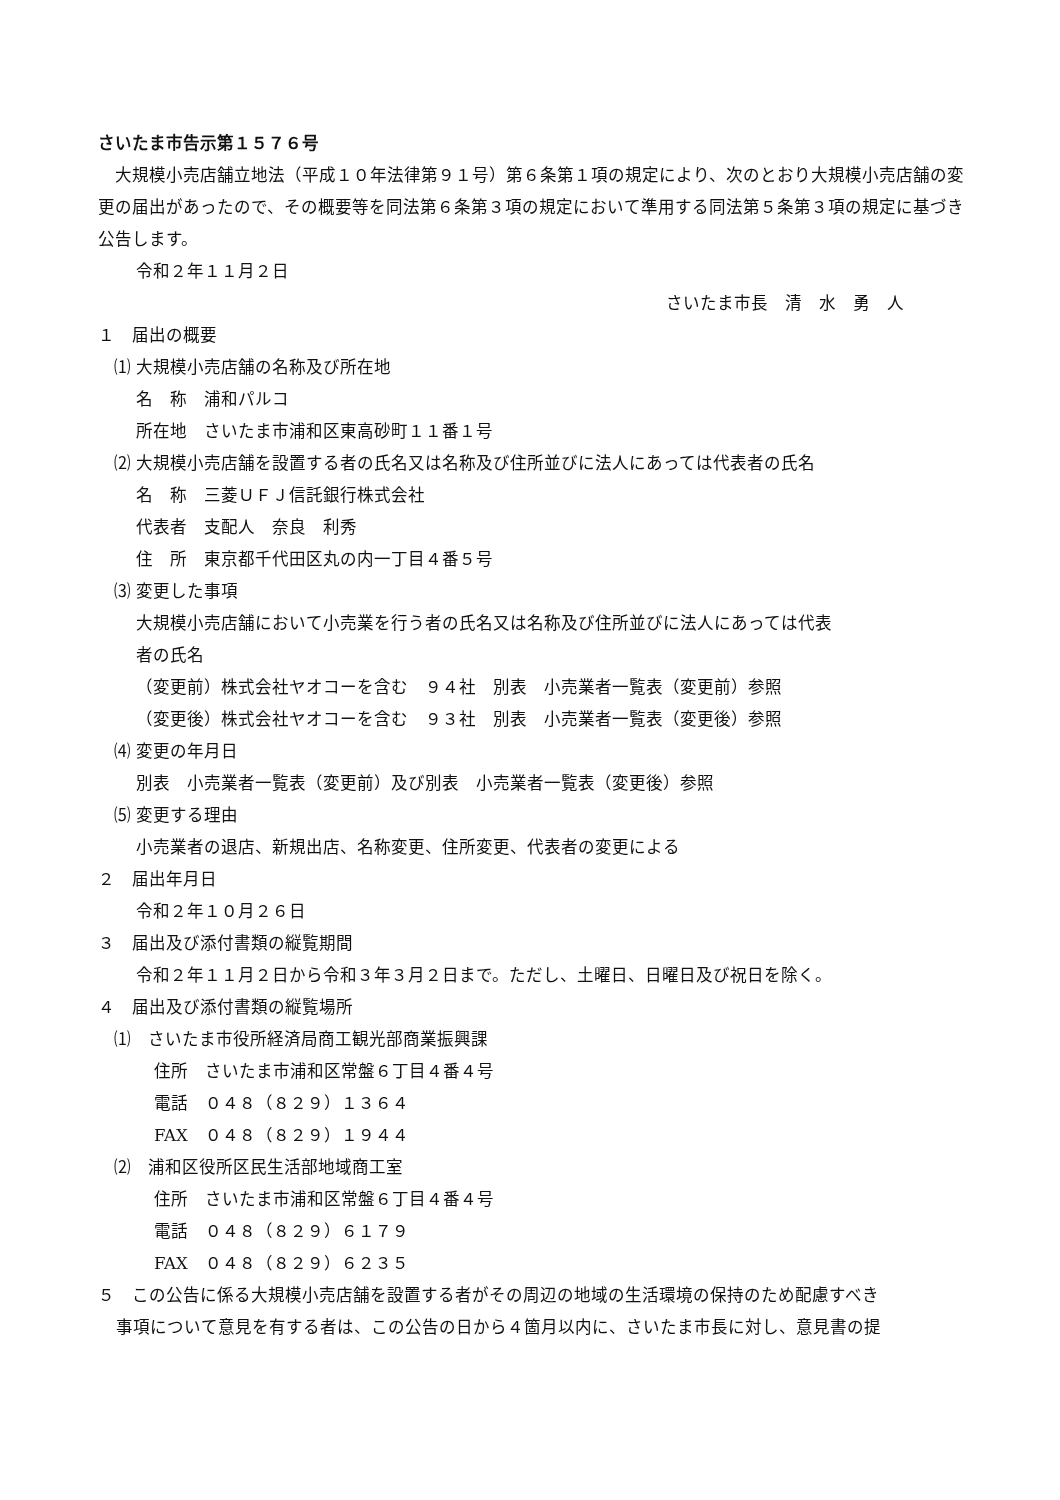さいたま市告示第１５７６号
　大規模小売店舗立地法（平成１０年法律第９１号）第６条第１項の規定により、次のとおり大規模小売店舗の変更の届出があったので、その概要等を同法第６条第３項の規定において準用する同法第５条第３項の規定に基づき公告します。
令和２年１１月２日
さいたま市長　清　水　勇　人
１　届出の概要
⑴ 大規模小売店舗の名称及び所在地
名　称　浦和パルコ
所在地　さいたま市浦和区東高砂町１１番１号
⑵ 大規模小売店舗を設置する者の氏名又は名称及び住所並びに法人にあっては代表者の氏名
名　称　三菱ＵＦＪ信託銀行株式会社
代表者　支配人　奈良　利秀
住　所　東京都千代田区丸の内一丁目４番５号
⑶ 変更した事項
大規模小売店舗において小売業を行う者の氏名又は名称及び住所並びに法人にあっては代表
者の氏名
（変更前）株式会社ヤオコーを含む　９４社　別表　小売業者一覧表（変更前）参照
（変更後）株式会社ヤオコーを含む　９３社　別表　小売業者一覧表（変更後）参照
⑷ 変更の年月日
別表　小売業者一覧表（変更前）及び別表　小売業者一覧表（変更後）参照
⑸ 変更する理由
小売業者の退店、新規出店、名称変更、住所変更、代表者の変更による
２　届出年月日
令和２年１０月２６日
３　届出及び添付書類の縦覧期間
令和２年１１月２日から令和３年３月２日まで。ただし、土曜日、日曜日及び祝日を除く。
４　届出及び添付書類の縦覧場所
⑴　さいたま市役所経済局商工観光部商業振興課
住所　さいたま市浦和区常盤６丁目４番４号
電話　０４８（８２９）１３６４
FAX　０４８（８２９）１９４４
⑵　浦和区役所区民生活部地域商工室
住所　さいたま市浦和区常盤６丁目４番４号
電話　０４８（８２９）６１７９
FAX　０４８（８２９）６２３５
５　この公告に係る大規模小売店舗を設置する者がその周辺の地域の生活環境の保持のため配慮すべき
事項について意見を有する者は、この公告の日から４箇月以内に、さいたま市長に対し、意見書の提